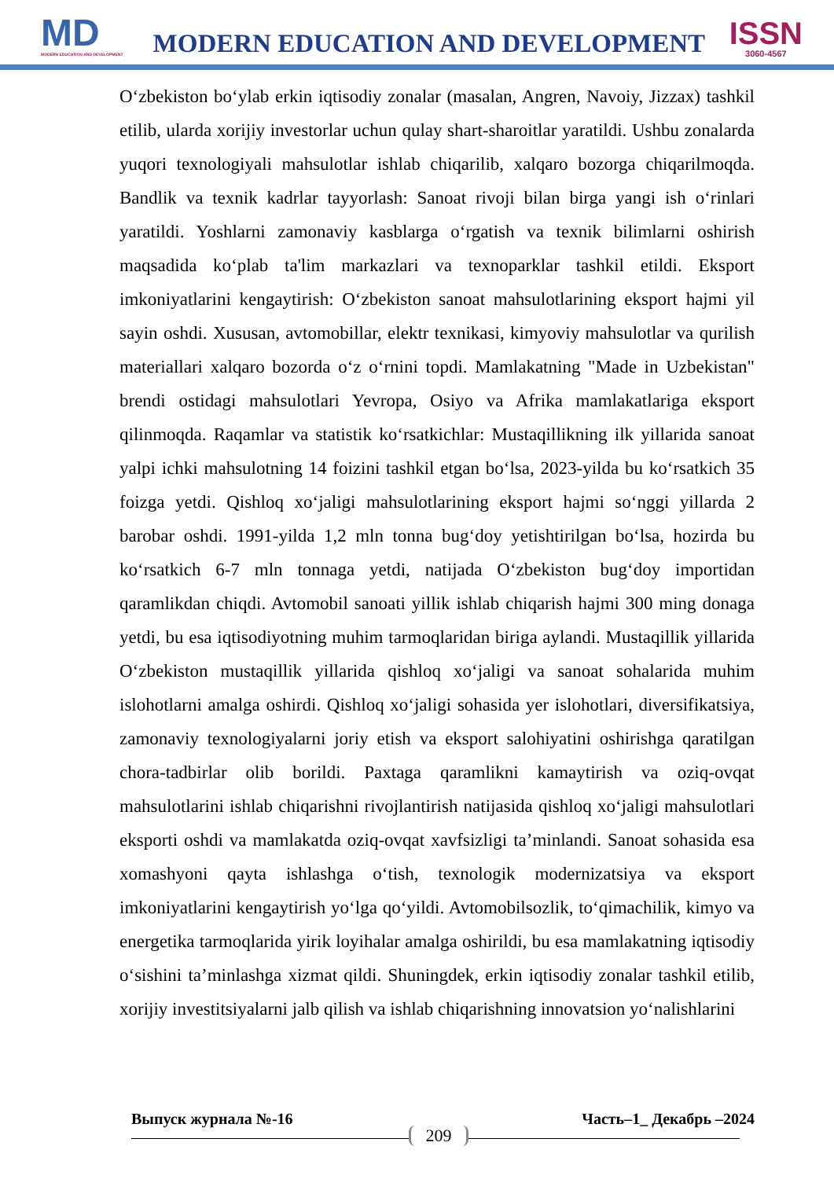MD
MODERN EDUCATION AND DEVELOPMENT
MODERN EDUCATION AND DEVELOPMENT
ISSN
3060-4567
O‘zbekiston bo‘ylab erkin iqtisodiy zonalar (masalan, Angren, Navoiy, Jizzax) tashkil etilib, ularda xorijiy investorlar uchun qulay shart-sharoitlar yaratildi. Ushbu zonalarda yuqori texnologiyali mahsulotlar ishlab chiqarilib, xalqaro bozorga chiqarilmoqda. Bandlik va texnik kadrlar tayyorlash: Sanoat rivoji bilan birga yangi ish o‘rinlari yaratildi. Yoshlarni zamonaviy kasblarga o‘rgatish va texnik bilimlarni oshirish maqsadida ko‘plab ta'lim markazlari va texnoparklar tashkil etildi. Eksport imkoniyatlarini kengaytirish: O‘zbekiston sanoat mahsulotlarining eksport hajmi yil sayin oshdi. Xususan, avtomobillar, elektr texnikasi, kimyoviy mahsulotlar va qurilish materiallari xalqaro bozorda o‘z o‘rnini topdi. Mamlakatning "Made in Uzbekistan" brendi ostidagi mahsulotlari Yevropa, Osiyo va Afrika mamlakatlariga eksport qilinmoqda. Raqamlar va statistik ko‘rsatkichlar: Mustaqillikning ilk yillarida sanoat yalpi ichki mahsulotning 14 foizini tashkil etgan bo‘lsa, 2023-yilda bu ko‘rsatkich 35 foizga yetdi. Qishloq xo‘jaligi mahsulotlarining eksport hajmi so‘nggi yillarda 2 barobar oshdi. 1991-yilda 1,2 mln tonna bug‘doy yetishtirilgan bo‘lsa, hozirda bu ko‘rsatkich 6-7 mln tonnaga yetdi, natijada O‘zbekiston bug‘doy importidan qaramlikdan chiqdi. Avtomobil sanoati yillik ishlab chiqarish hajmi 300 ming donaga yetdi, bu esa iqtisodiyotning muhim tarmoqlaridan biriga aylandi. Mustaqillik yillarida O‘zbekiston mustaqillik yillarida qishloq xo‘jaligi va sanoat sohalarida muhim islohotlarni amalga oshirdi. Qishloq xo‘jaligi sohasida yer islohotlari, diversifikatsiya, zamonaviy texnologiyalarni joriy etish va eksport salohiyatini oshirishga qaratilgan chora-tadbirlar olib borildi. Paxtaga qaramlikni kamaytirish va oziq-ovqat mahsulotlarini ishlab chiqarishni rivojlantirish natijasida qishloq xo‘jaligi mahsulotlari eksporti oshdi va mamlakatda oziq-ovqat xavfsizligi ta’minlandi. Sanoat sohasida esa xomashyoni qayta ishlashga o‘tish, texnologik modernizatsiya va eksport imkoniyatlarini kengaytirish yo‘lga qo‘yildi. Avtomobilsozlik, to‘qimachilik, kimyo va energetika tarmoqlarida yirik loyihalar amalga oshirildi, bu esa mamlakatning iqtisodiy o‘sishini ta’minlashga xizmat qildi. Shuningdek, erkin iqtisodiy zonalar tashkil etilib, xorijiy investitsiyalarni jalb qilish va ishlab chiqarishning innovatsion yo‘nalishlarini
Выпуск журнала №-16 Часть–1_ Декабрь –2024
209